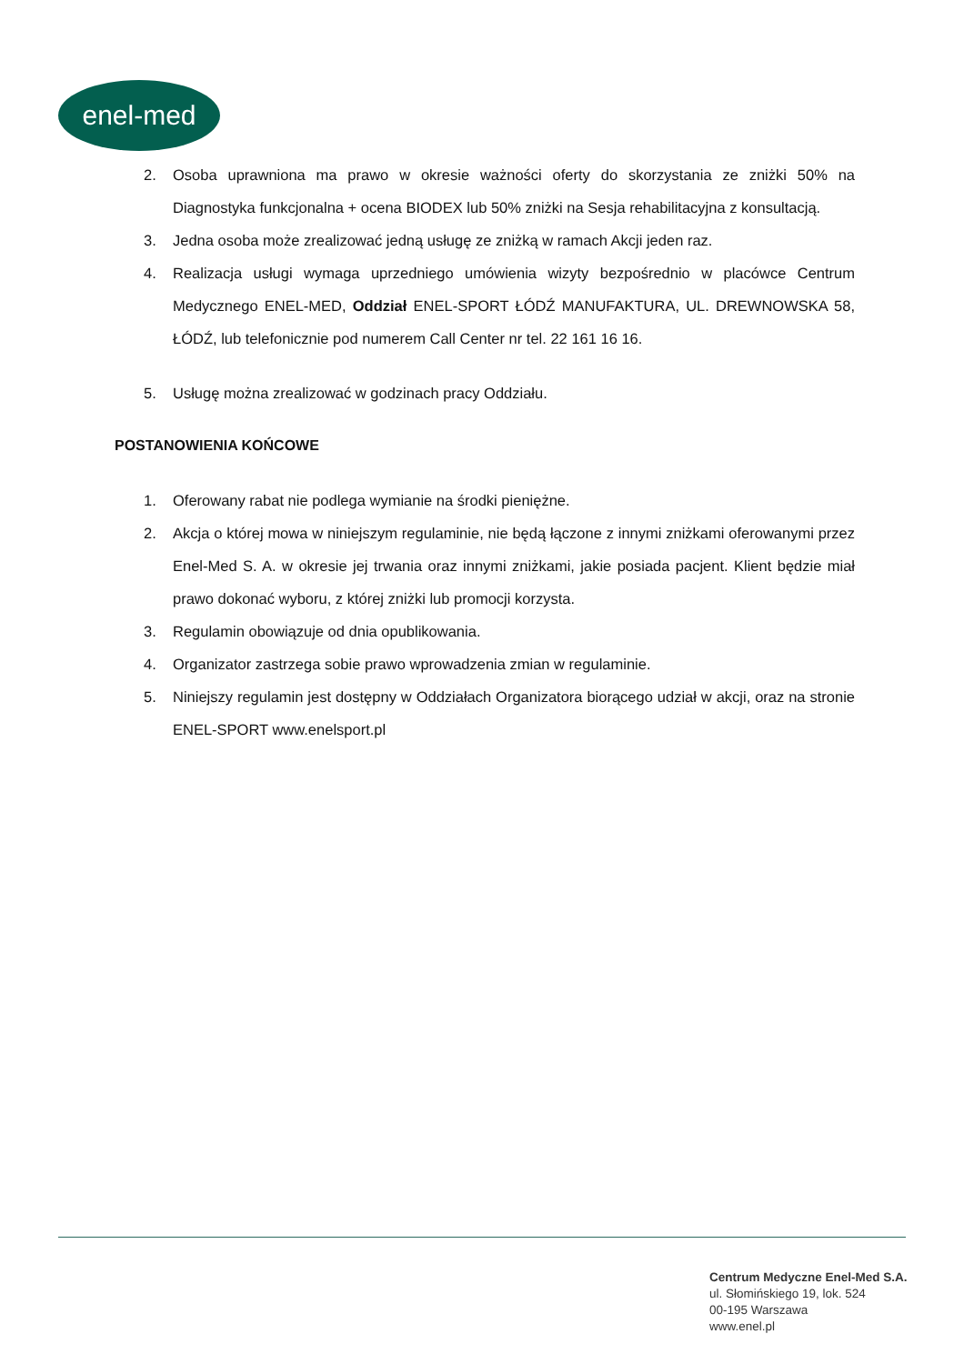enel-med
2. Osoba uprawniona ma prawo w okresie ważności oferty do skorzystania ze zniżki 50% na Diagnostyka funkcjonalna + ocena BIODEX lub 50% zniżki na Sesja rehabilitacyjna z konsultacją.
3. Jedna osoba może zrealizować jedną usługę ze zniżką w ramach Akcji jeden raz.
4. Realizacja usługi wymaga uprzedniego umówienia wizyty bezpośrednio w placówce Centrum Medycznego ENEL-MED, Oddział ENEL-SPORT ŁÓDŹ MANUFAKTURA, UL. DREWNOWSKA 58, ŁÓDŹ, lub telefonicznie pod numerem Call Center nr tel. 22 161 16 16.
5. Usługę można zrealizować w godzinach pracy Oddziału.
POSTANOWIENIA KOŃCOWE
1. Oferowany rabat nie podlega wymianie na środki pieniężne.
2. Akcja o której mowa w niniejszym regulaminie, nie będą łączone z innymi zniżkami oferowanymi przez Enel-Med S. A. w okresie jej trwania oraz innymi zniżkami, jakie posiada pacjent. Klient będzie miał prawo dokonać wyboru, z której zniżki lub promocji korzysta.
3. Regulamin obowiązuje od dnia opublikowania.
4. Organizator zastrzega sobie prawo wprowadzenia zmian w regulaminie.
5. Niniejszy regulamin jest dostępny w Oddziałach Organizatora biorącego udział w akcji, oraz na stronie ENEL-SPORT www.enelsport.pl
Centrum Medyczne Enel-Med S.A.
ul. Słomińskiego 19, lok. 524
00-195 Warszawa
www.enel.pl